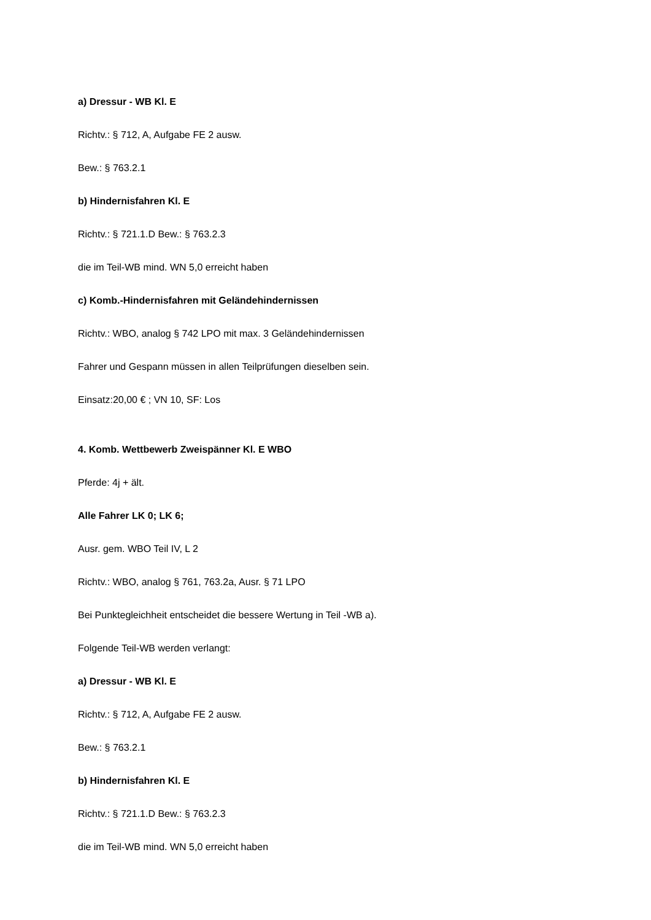a) Dressur - WB Kl. E
Richtv.: § 712, A, Aufgabe FE 2 ausw.
Bew.: § 763.2.1
b) Hindernisfahren Kl. E
Richtv.: § 721.1.D Bew.: § 763.2.3
die im Teil-WB mind. WN 5,0 erreicht haben
c) Komb.-Hindernisfahren mit Geländehindernissen
Richtv.: WBO, analog § 742 LPO mit max. 3 Geländehindernissen
Fahrer und Gespann müssen in allen Teilprüfungen dieselben sein.
Einsatz:20,00 € ; VN 10, SF: Los
4. Komb. Wettbewerb Zweispänner Kl. E WBO
Pferde: 4j + ält.
Alle Fahrer LK 0; LK 6;
Ausr. gem. WBO Teil IV, L 2
Richtv.: WBO, analog § 761, 763.2a, Ausr. § 71 LPO
Bei Punktegleichheit entscheidet die bessere Wertung in Teil -WB a).
Folgende Teil-WB werden verlangt:
a) Dressur - WB Kl. E
Richtv.: § 712, A, Aufgabe FE 2 ausw.
Bew.: § 763.2.1
b) Hindernisfahren Kl. E
Richtv.: § 721.1.D Bew.: § 763.2.3
die im Teil-WB mind. WN 5,0 erreicht haben